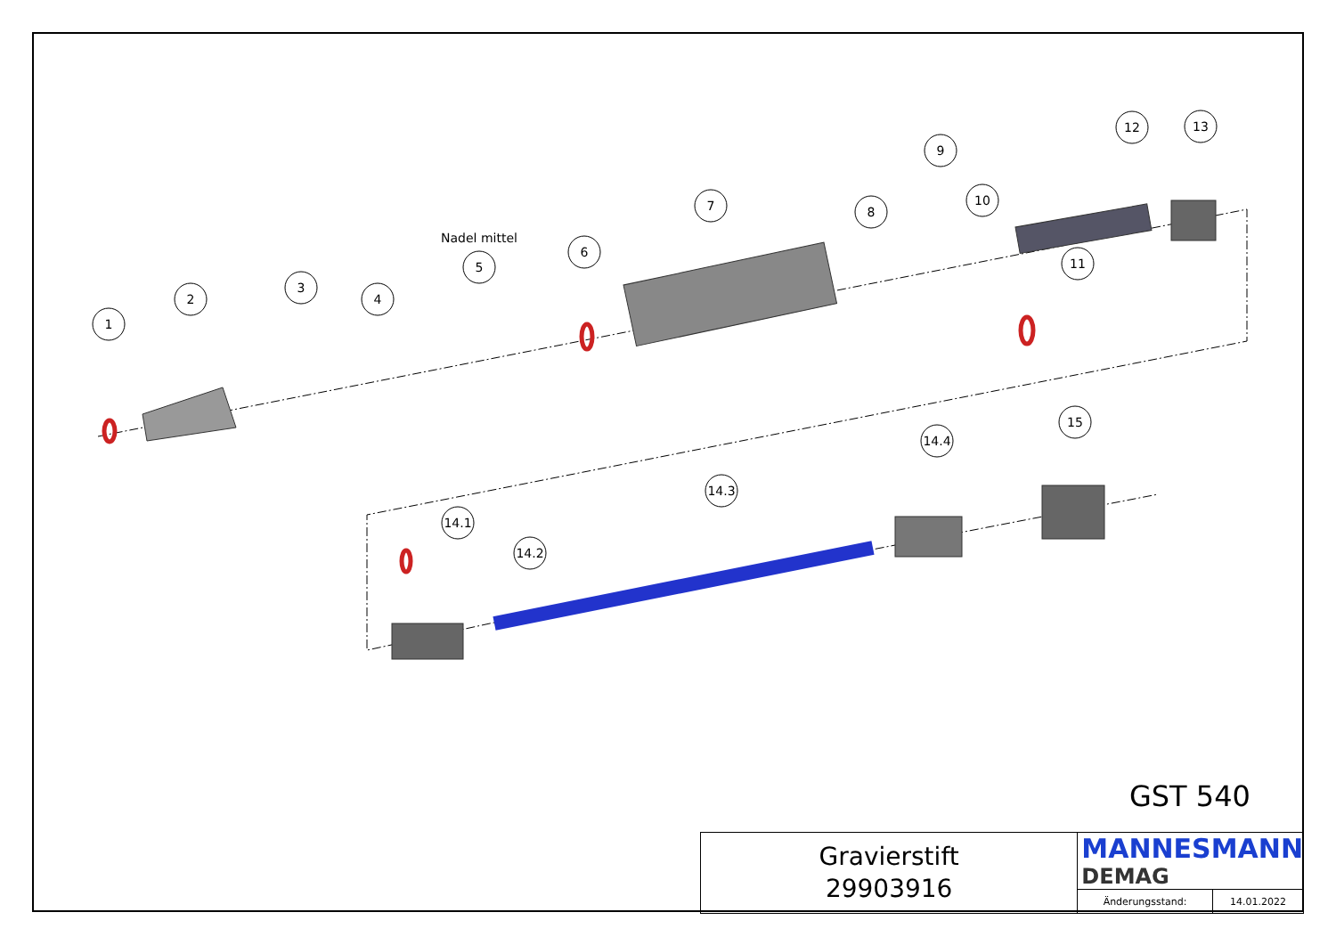1
2
3
4
5
6
7
8
9
10
11
12
13
15
14.4
14.3
14.1
14.2
Nadel mittel
GST 540
| Gravierstift 29903916 | MANNESMANN DEMAG | |
| | Änderungsstand: | 14.01.2022 |